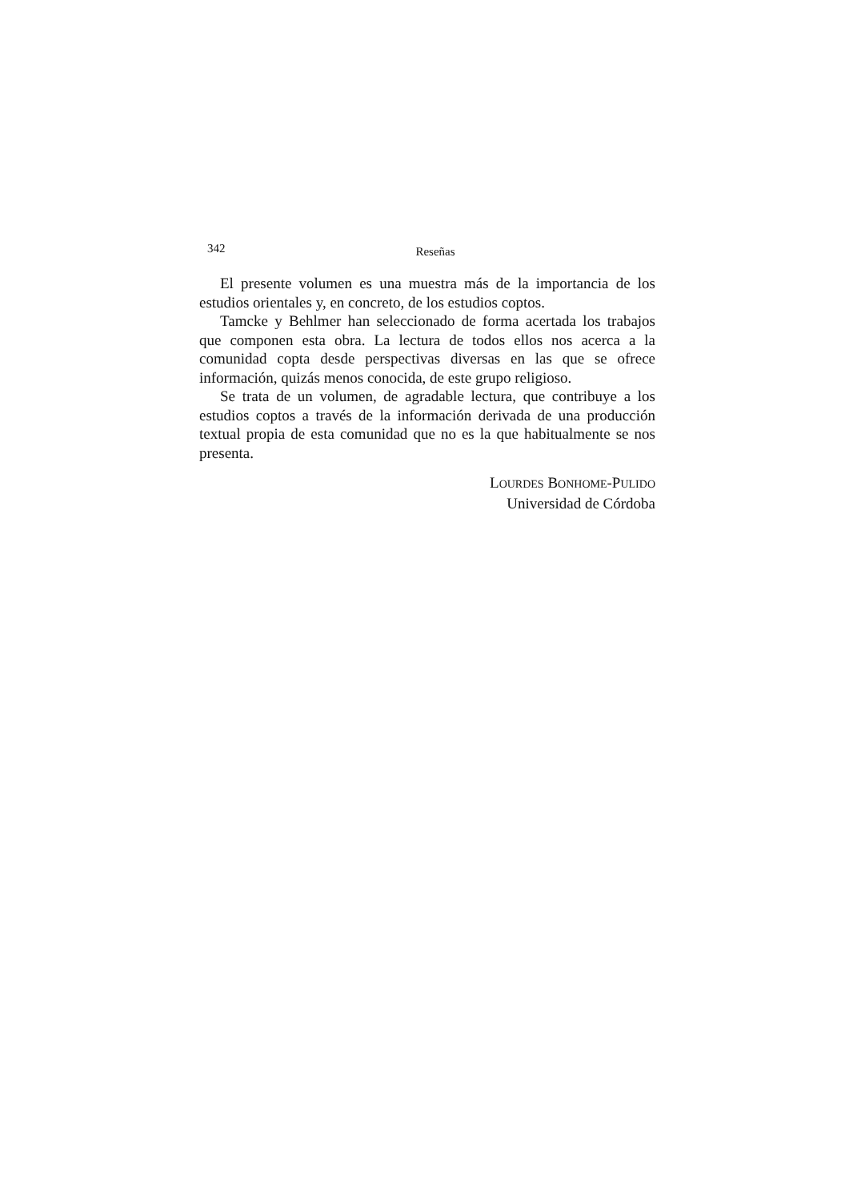342 Reseñas
El presente volumen es una muestra más de la importancia de los estudios orientales y, en concreto, de los estudios coptos.
Tamcke y Behlmer han seleccionado de forma acertada los trabajos que componen esta obra. La lectura de todos ellos nos acerca a la comunidad copta desde perspectivas diversas en las que se ofrece información, quizás menos conocida, de este grupo religioso.
Se trata de un volumen, de agradable lectura, que contribuye a los estudios coptos a través de la información derivada de una producción textual propia de esta comunidad que no es la que habitualmente se nos presenta.
LOURDES BONHOME-PULIDO
Universidad de Córdoba